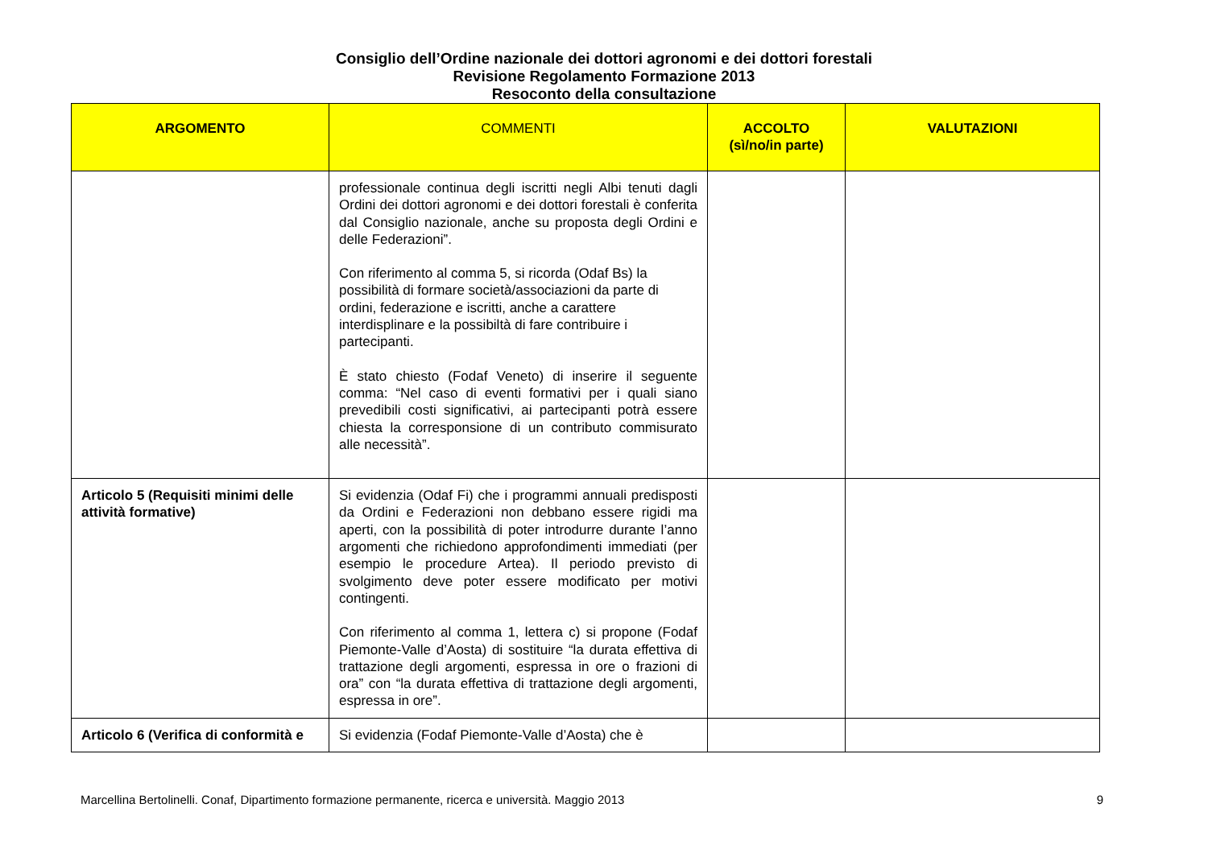Consiglio dell’Ordine nazionale dei dottori agronomi e dei dottori forestali
Revisione Regolamento Formazione 2013
Resoconto della consultazione
| ARGOMENTO | COMMENTI | ACCOLTO (sì/no/in parte) | VALUTAZIONI |
| --- | --- | --- | --- |
| | professionale continua degli iscritti negli Albi tenuti dagli Ordini dei dottori agronomi e dei dottori forestali è conferita dal Consiglio nazionale, anche su proposta degli Ordini e delle Federazioni”. Con riferimento al comma 5, si ricorda (Odaf Bs) la possibilità di formare società/associazioni da parte di ordini, federazione e iscritti, anche a carattere interdisplinare e la possibiltà di fare contribuire i partecipanti. È stato chiesto (Fodaf Veneto) di inserire il seguente comma: “Nel caso di eventi formativi per i quali siano prevedibili costi significativi, ai partecipanti potrà essere chiesta la corresponsione di un contributo commisurato alle necessità”. | | |
| Articolo 5 (Requisiti minimi delle attività formative) | Si evidenzia (Odaf Fi) che i programmi annuali predisposti da Ordini e Federazioni non debbano essere rigidi ma aperti, con la possibilità di poter introdurre durante l’anno argomenti che richiedono approfondimenti immediati (per esempio le procedure Artea). Il periodo previsto di svolgimento deve poter essere modificato per motivi contingenti. Con riferimento al comma 1, lettera c) si propone (Fodaf Piemonte-Valle d’Aosta) di sostituire “la durata effettiva di trattazione degli argomenti, espressa in ore o frazioni di ora” con “la durata effettiva di trattazione degli argomenti, espressa in ore”. | | |
| Articolo 6 (Verifica di conformità e | Si evidenzia (Fodaf Piemonte-Valle d’Aosta) che è | | |
Marcellina Bertolinelli. Conaf, Dipartimento formazione permanente, ricerca e università. Maggio 2013 9